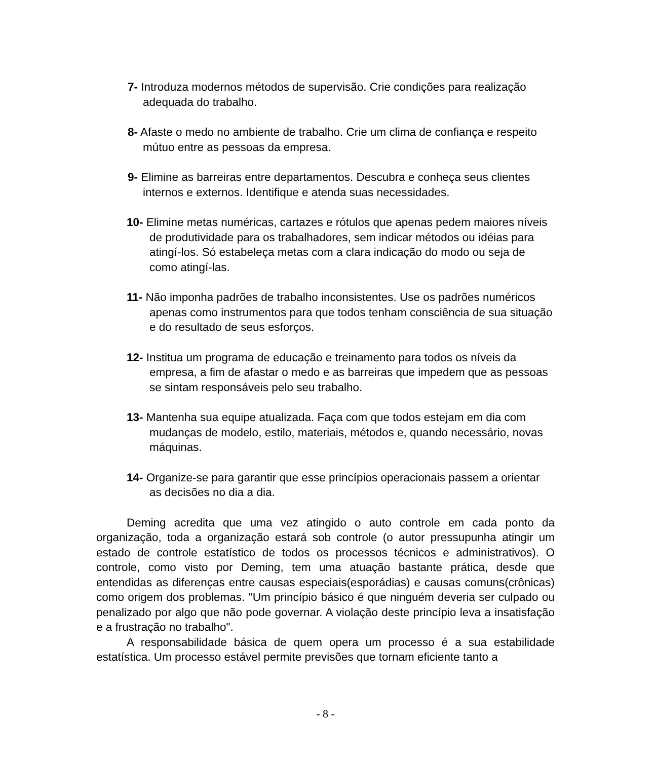7- Introduza modernos métodos de supervisão. Crie condições para realização adequada do trabalho.
8- Afaste o medo no ambiente de trabalho. Crie um clima de confiança e respeito mútuo entre as pessoas da empresa.
9- Elimine as barreiras entre departamentos. Descubra e conheça seus clientes internos e externos. Identifique e atenda suas necessidades.
10- Elimine metas numéricas, cartazes e rótulos que apenas pedem maiores níveis de produtividade para os trabalhadores, sem indicar métodos ou idéias para atingí-los. Só estabeleça metas com a clara indicação do modo ou seja de como atingí-las.
11- Não imponha padrões de trabalho inconsistentes. Use os padrões numéricos apenas como instrumentos para que todos tenham consciência de sua situação e do resultado de seus esforços.
12- Institua um programa de educação e treinamento para todos os níveis da empresa, a fim de afastar o medo e as barreiras que impedem que as pessoas se sintam responsáveis pelo seu trabalho.
13- Mantenha sua equipe atualizada. Faça com que todos estejam em dia com mudanças de modelo, estilo, materiais, métodos e, quando necessário, novas máquinas.
14- Organize-se para garantir que esse princípios operacionais passem a orientar as decisões no dia a dia.
Deming acredita que uma vez atingido o auto controle em cada ponto da organização, toda a organização estará sob controle (o autor pressupunha atingir um estado de controle estatístico de todos os processos técnicos e administrativos). O controle, como visto por Deming, tem uma atuação bastante prática, desde que entendidas as diferenças entre causas especiais(esporádias) e causas comuns(crônicas) como origem dos problemas. "Um princípio básico é que ninguém deveria ser culpado ou penalizado por algo que não pode governar. A violação deste princípio leva a insatisfação e a frustração no trabalho".
A responsabilidade básica de quem opera um processo é a sua estabilidade estatística. Um processo estável permite previsões que tornam eficiente tanto a
- 8 -